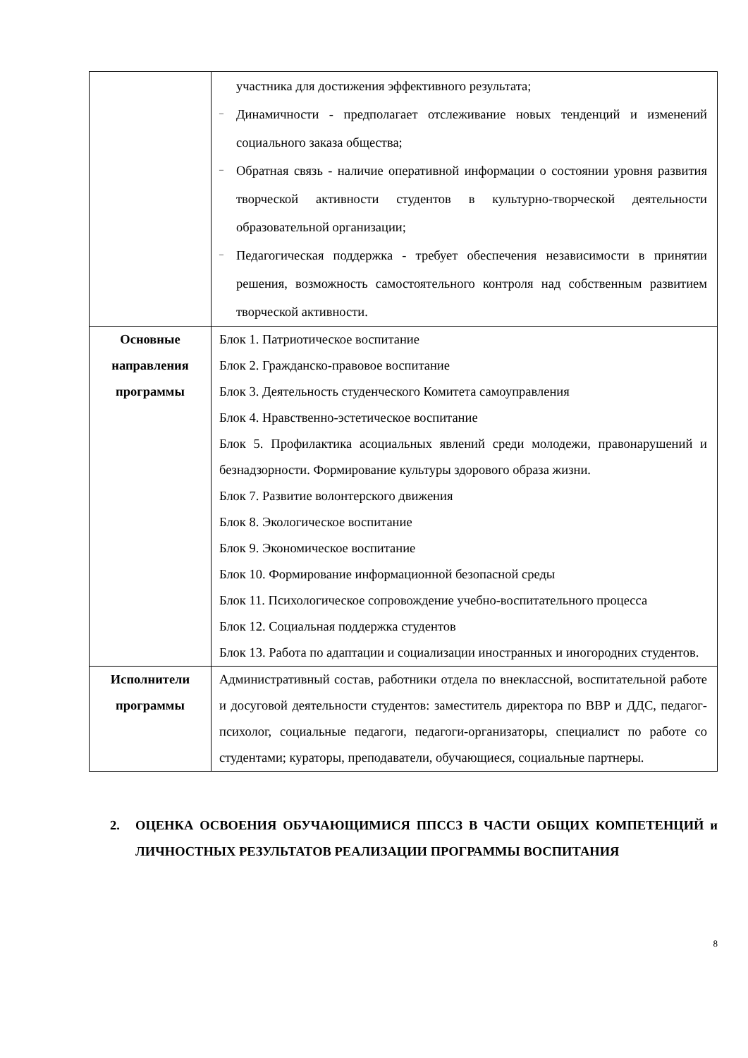| | участника для достижения эффективного результата; – Динамичности - предполагает отслеживание новых тенденций и изменений социального заказа общества; – Обратная связь - наличие оперативной информации о состоянии уровня развития творческой активности студентов в культурно-творческой деятельности образовательной организации; – Педагогическая поддержка - требует обеспечения независимости в принятии решения, возможность самостоятельного контроля над собственным развитием творческой активности. |
| Основные направления программы | Блок 1. Патриотическое воспитание Блок 2. Гражданско-правовое воспитание Блок 3. Деятельность студенческого Комитета самоуправления Блок 4. Нравственно-эстетическое воспитание Блок 5. Профилактика асоциальных явлений среди молодежи, правонарушений и безнадзорности. Формирование культуры здорового образа жизни. Блок 7. Развитие волонтерского движения Блок 8. Экологическое воспитание Блок 9. Экономическое воспитание Блок 10. Формирование информационной безопасной среды Блок 11. Психологическое сопровождение учебно-воспитательного процесса Блок 12. Социальная поддержка студентов Блок 13. Работа по адаптации и социализации иностранных и иногородних студентов. |
| Исполнители программы | Административный состав, работники отдела по внеклассной, воспитательной работе и досуговой деятельности студентов: заместитель директора по ВВР и ДДС, педагог-психолог, социальные педагоги, педагоги-организаторы, специалист по работе со студентами; кураторы, преподаватели, обучающиеся, социальные партнеры. |
2. ОЦЕНКА ОСВОЕНИЯ ОБУЧАЮЩИМИСЯ ППССЗ В ЧАСТИ ОБЩИХ КОМПЕТЕНЦИЙ и ЛИЧНОСТНЫХ РЕЗУЛЬТАТОВ РЕАЛИЗАЦИИ ПРОГРАММЫ ВОСПИТАНИЯ
8